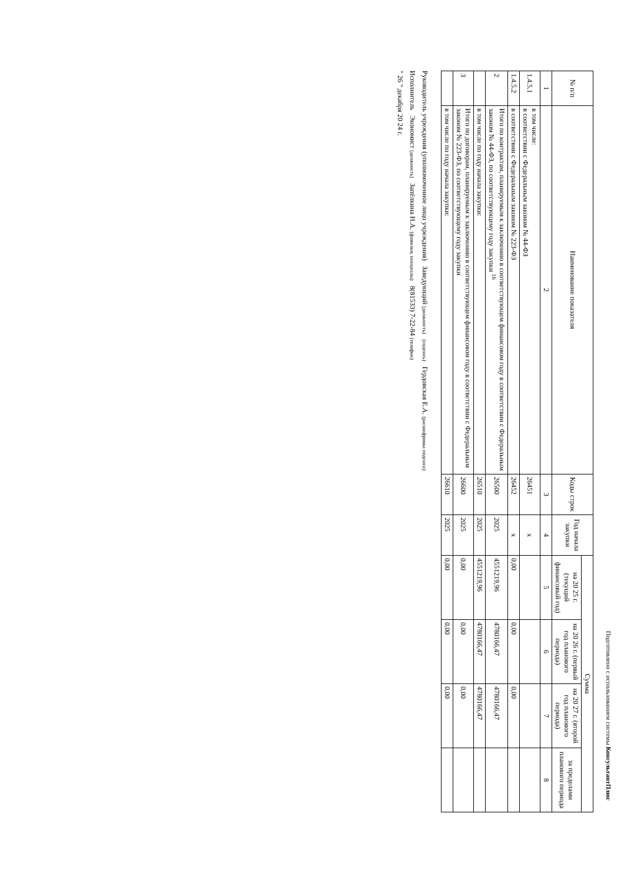Подготовлено с использованием системы КонсультантПлюс
| № п/п | Наименование показателя | Коды строк | Год начала закупки | Сумма | | | |
| --- | --- | --- | --- | --- | --- | --- | --- |
| | | | | на 20 25 г. (текущий финансовый год) | на 20 26 г. (первый год планового периода) | на 20 27 г. (второй год планового периода) | за пределами планового периода |
| 1 | 2 | 3 | 4 | 5 | 6 | 7 | 8 |
| 1.4.5.1 | в том числе: в соответствии с Федеральным законом № 44-ФЗ | 26451 | x | | | | |
| 1.4.5.2 | в соответствии с Федеральным законом № 223-ФЗ | 26452 | x | 0,00 | 0,00 | 0,00 | |
| 2 | Итого по контрактам, планируемым к заключению в соответствующем финансовом году в соответствии с Федеральным законом № 44-ФЗ, по соответствующему году закупки <sup>16</sup> | 26500 | 2025 | 4551219,96 | 4780166,47 | 4780166,47 | |
| | в том числе по году начала закупки: | 26510 | 2025 | 4551219,96 | 4780166,47 | 4780166,47 | |
| 3 | Итого по договорам, планируемым к заключению в соответствующем финансовом году в соответствии с Федеральным законом № 223-ФЗ, по соответствующему году закупки | 26600 | 2025 | 0,00 | 0,00 | 0,00 | |
| | в том числе по году начала закупки: | 26610 | 2025 | 0,00 | 0,00 | 0,00 | |
Руководитель учреждения (уполномоченное лицо учреждения) Заведующий (должность) (подпись) Гердовская Е.А. (расшифровка подписи)
Исполнитель Экономист (должность) Запёлкина Н.А. (фамилия, инициалы) 8(81533) 7-22-84 (телефон)
" 26 " декабря 20 24 г.